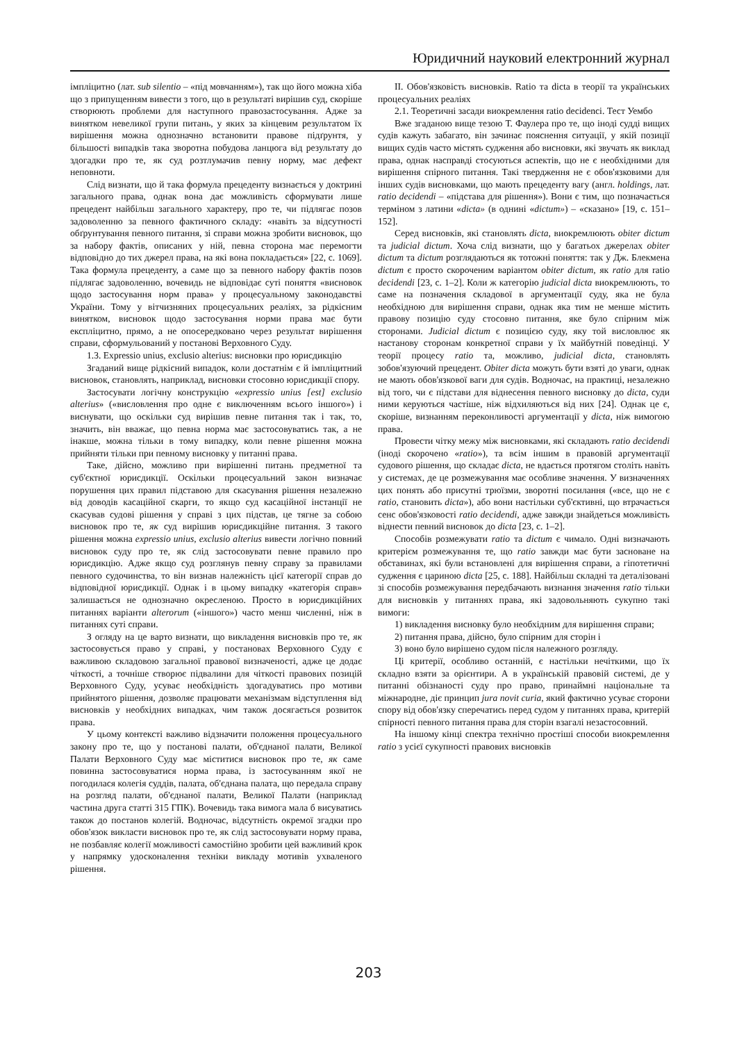Юридичний науковий електронний журнал
імпліцитно (лат. sub silentio – «під мовчанням»), так що його можна хіба що з припущенням вивести з того, що в результаті вирішив суд, скоріше створюють проблеми для наступного правозастосування. Адже за винятком невеликої групи питань, у яких за кінцевим результатом їх вирішення можна однозначно встановити правове підґрунтя, у більшості випадків така зворотна побудова ланцюга від результату до здогадки про те, як суд розтлумачив певну норму, має дефект неповноти.
Слід визнати, що й така формула прецеденту визнається у доктрині загального права, однак вона дає можливість сформувати лише прецедент найбільш загального характеру, про те, чи підлягає позов задоволенню за певного фактичного складу: «навіть за відсутності обґрунтування певного питання, зі справи можна зробити висновок, що за набору фактів, описаних у ній, певна сторона має перемогти відповідно до тих джерел права, на які вона покладається» [22, с. 1069]. Така формула прецеденту, а саме що за певного набору фактів позов підлягає задоволенню, вочевидь не відповідає суті поняття «висновок щодо застосування норм права» у процесуальному законодавстві України. Тому у вітчизняних процесуальних реаліях, за рідкісним винятком, висновок щодо застосування норми права має бути експліцитно, прямо, а не опосередковано через результат вирішення справи, сформульований у постанові Верховного Суду.
1.3. Expressio unius, exclusio alterius: висновки про юрисдикцію
Згаданий вище рідкісний випадок, коли достатнім є й імпліцитний висновок, становлять, наприклад, висновки стосовно юрисдикції спору.
Застосувати логічну конструкцію «expressio unius [est] exclusio alterius» («висловлення про одне є виключенням всього іншого») і виснувати, що оскільки суд вирішив певне питання так і так, то, значить, він вважає, що певна норма має застосовуватись так, а не інакше, можна тільки в тому випадку, коли певне рішення можна прийняти тільки при певному висновку у питанні права.
Таке, дійсно, можливо при вирішенні питань предметної та суб'єктної юрисдикції. Оскільки процесуальний закон визначає порушення цих правил підставою для скасування рішення незалежно від доводів касаційної скарги, то якщо суд касаційної інстанції не скасував судові рішення у справі з цих підстав, це тягне за собою висновок про те, як суд вирішив юрисдикційне питання. З такого рішення можна expressio unius, exclusio alterius вивести логічно повний висновок суду про те, як слід застосовувати певне правило про юрисдикцію. Адже якщо суд розглянув певну справу за правилами певного судочинства, то він визнав належність цієї категорії справ до відповідної юрисдикції. Однак і в цьому випадку «категорія справ» залишається не однозначно окресленою. Просто в юрисдикційних питаннях варіанти alterorum («іншого») часто менш численні, ніж в питаннях суті справи.
З огляду на це варто визнати, що викладення висновків про те, як застосовується право у справі, у постановах Верховного Суду є важливою складовою загальної правової визначеності, адже це додає чіткості, а точніше створює підвалини для чіткості правових позицій Верховного Суду, усуває необхідність здогадуватись про мотиви прийнятого рішення, дозволяє працювати механізмам відступлення від висновків у необхідних випадках, чим також досягається розвиток права.
У цьому контексті важливо відзначити положення процесуального закону про те, що у постанові палати, об'єднаної палати, Великої Палати Верховного Суду має міститися висновок про те, як саме повинна застосовуватися норма права, із застосуванням якої не погодилася колегія суддів, палата, об'єднана палата, що передала справу на розгляд палати, об'єднаної палати, Великої Палати (наприклад частина друга статті 315 ГПК). Вочевидь така вимога мала б висуватись також до постанов колегій. Водночас, відсутність окремої згадки про обов'язок викласти висновок про те, як слід застосовувати норму права, не позбавляє колегії можливості самостійно зробити цей важливий крок у напрямку удосконалення техніки викладу мотивів ухваленого рішення.
II. Обов'язковість висновків. Ratio та dicta в теорії та українських процесуальних реаліях
2.1. Теоретичні засади виокремлення ratio decidenci. Тест Уембо
Вже згаданою вище тезою Т. Фаулера про те, що іноді судді вищих судів кажуть забагато, він зачинає пояснення ситуації, у якій позиції вищих судів часто містять судження або висновки, які звучать як виклад права, однак насправді стосуються аспектів, що не є необхідними для вирішення спірного питання. Такі твердження не є обов'язковими для інших судів висновками, що мають прецеденту вагу (англ. holdings, лат. ratio decidendi – «підстава для рішення»). Вони є тим, що позначається терміном з латини «dicta» (в однині «dictum») – «сказано» [19, с. 151–152].
Серед висновків, які становлять dicta, виокремлюють obiter dictum та judicial dictum. Хоча слід визнати, що у багатьох джерелах obiter dictum та dictum розглядаються як тотожні поняття: так у Дж. Блекмена dictum є просто скороченим варіантом obiter dictum, як ratio для ratio decidendi [23, с. 1–2]. Коли ж категорію judicial dicta виокремлюють, то саме на позначення складової в аргументації суду, яка не була необхідною для вирішення справи, однак яка тим не менше містить правову позицію суду стосовно питання, яке було спірним між сторонами. Judicial dictum є позицією суду, яку той висловлює як настанову сторонам конкретної справи у їх майбутній поведінці. У теорії процесу ratio та, можливо, judicial dicta, становлять зобов'язуючий прецедент. Obiter dicta можуть бути взяті до уваги, однак не мають обов'язкової ваги для судів. Водночас, на практиці, незалежно від того, чи є підстави для віднесення певного висновку до dicta, суди ними керуються частіше, ніж відхиляються від них [24]. Однак це є, скоріше, визнанням переконливості аргументації у dicta, ніж вимогою права.
Провести чітку межу між висновками, які складають ratio decidendi (іноді скорочено «ratio»), та всім іншим в правовій аргументації судового рішення, що складає dicta, не вдається протягом століть навіть у системах, де це розмежування має особливе значення. У визначеннях цих понять або присутні трюїзми, зворотні посилання («все, що не є ratio, становить dicta»), або вони настільки суб'єктивні, що втрачається сенс обов'язковості ratio decidendi, адже завжди знайдеться можливість віднести певний висновок до dicta [23, с. 1–2].
Способів розмежувати ratio та dictum є чимало. Одні визначають критерієм розмежування те, що ratio завжди має бути засноване на обставинах, які були встановлені для вирішення справи, а гіпотетичні судження є цариною dicta [25, с. 188]. Найбільш складні та деталізовані зі способів розмежування передбачають визнання значення ratio тільки для висновків у питаннях права, які задовольняють сукупно такі вимоги:
1) викладення висновку було необхідним для вирішення справи;
2) питання права, дійсно, було спірним для сторін і
3) воно було вирішено судом після належного розгляду.
Ці критерії, особливо останній, є настільки нечіткими, що їх складно взяти за орієнтири. А в українській правовій системі, де у питанні обізнаності суду про право, принаймні національне та міжнародне, діє принцип jura novit curia, який фактично усуває сторони спору від обов'язку сперечатись перед судом у питаннях права, критерій спірності певного питання права для сторін взагалі незастосовний.
На іншому кінці спектра технічно простіші способи виокремлення ratio з усієї сукупності правових висновків
203